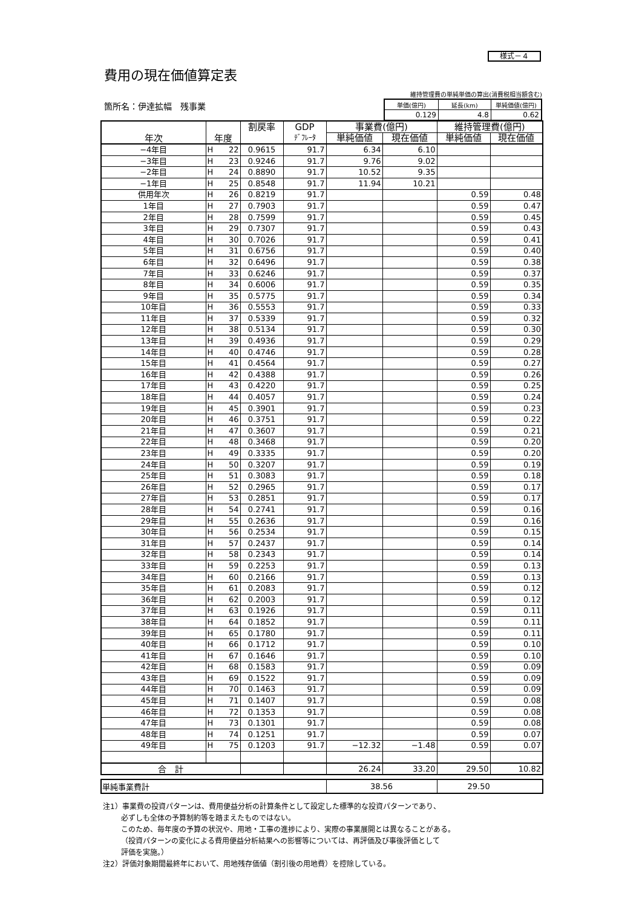様式－４
費用の現在価値算定表
箇所名：伊達拡幅　残事業
維持管理費の単純単価の算出(消費税相当額含む)
| 単価(億円) | 延長(km) | 単純価値(億円) |
| 0.129 | 4.8 | 0.62 |
| 年次 | 年度 | | 割戻率 | GDP | 事業費(億円) | | 維持管理費(億円) | |
| --- | --- | --- | --- | --- | --- | --- | --- | --- |
| | | | | ﾃﾞﾌﾚｰﾀ | 単純価値 | 現在価値 | 単純価値 | 現在価値 |
| −4年目 | H | 22 | 0.9615 | 91.7 | 6.34 | 6.10 | | |
| −3年目 | H | 23 | 0.9246 | 91.7 | 9.76 | 9.02 | | |
| −2年目 | H | 24 | 0.8890 | 91.7 | 10.52 | 9.35 | | |
| −1年目 | H | 25 | 0.8548 | 91.7 | 11.94 | 10.21 | | |
| 供用年次 | H | 26 | 0.8219 | 91.7 | | | 0.59 | 0.48 |
| 1年目 | H | 27 | 0.7903 | 91.7 | | | 0.59 | 0.47 |
| 2年目 | H | 28 | 0.7599 | 91.7 | | | 0.59 | 0.45 |
| 3年目 | H | 29 | 0.7307 | 91.7 | | | 0.59 | 0.43 |
| 4年目 | H | 30 | 0.7026 | 91.7 | | | 0.59 | 0.41 |
| 5年目 | H | 31 | 0.6756 | 91.7 | | | 0.59 | 0.40 |
| 6年目 | H | 32 | 0.6496 | 91.7 | | | 0.59 | 0.38 |
| 7年目 | H | 33 | 0.6246 | 91.7 | | | 0.59 | 0.37 |
| 8年目 | H | 34 | 0.6006 | 91.7 | | | 0.59 | 0.35 |
| 9年目 | H | 35 | 0.5775 | 91.7 | | | 0.59 | 0.34 |
| 10年目 | H | 36 | 0.5553 | 91.7 | | | 0.59 | 0.33 |
| 11年目 | H | 37 | 0.5339 | 91.7 | | | 0.59 | 0.32 |
| 12年目 | H | 38 | 0.5134 | 91.7 | | | 0.59 | 0.30 |
| 13年目 | H | 39 | 0.4936 | 91.7 | | | 0.59 | 0.29 |
| 14年目 | H | 40 | 0.4746 | 91.7 | | | 0.59 | 0.28 |
| 15年目 | H | 41 | 0.4564 | 91.7 | | | 0.59 | 0.27 |
| 16年目 | H | 42 | 0.4388 | 91.7 | | | 0.59 | 0.26 |
| 17年目 | H | 43 | 0.4220 | 91.7 | | | 0.59 | 0.25 |
| 18年目 | H | 44 | 0.4057 | 91.7 | | | 0.59 | 0.24 |
| 19年目 | H | 45 | 0.3901 | 91.7 | | | 0.59 | 0.23 |
| 20年目 | H | 46 | 0.3751 | 91.7 | | | 0.59 | 0.22 |
| 21年目 | H | 47 | 0.3607 | 91.7 | | | 0.59 | 0.21 |
| 22年目 | H | 48 | 0.3468 | 91.7 | | | 0.59 | 0.20 |
| 23年目 | H | 49 | 0.3335 | 91.7 | | | 0.59 | 0.20 |
| 24年目 | H | 50 | 0.3207 | 91.7 | | | 0.59 | 0.19 |
| 25年目 | H | 51 | 0.3083 | 91.7 | | | 0.59 | 0.18 |
| 26年目 | H | 52 | 0.2965 | 91.7 | | | 0.59 | 0.17 |
| 27年目 | H | 53 | 0.2851 | 91.7 | | | 0.59 | 0.17 |
| 28年目 | H | 54 | 0.2741 | 91.7 | | | 0.59 | 0.16 |
| 29年目 | H | 55 | 0.2636 | 91.7 | | | 0.59 | 0.16 |
| 30年目 | H | 56 | 0.2534 | 91.7 | | | 0.59 | 0.15 |
| 31年目 | H | 57 | 0.2437 | 91.7 | | | 0.59 | 0.14 |
| 32年目 | H | 58 | 0.2343 | 91.7 | | | 0.59 | 0.14 |
| 33年目 | H | 59 | 0.2253 | 91.7 | | | 0.59 | 0.13 |
| 34年目 | H | 60 | 0.2166 | 91.7 | | | 0.59 | 0.13 |
| 35年目 | H | 61 | 0.2083 | 91.7 | | | 0.59 | 0.12 |
| 36年目 | H | 62 | 0.2003 | 91.7 | | | 0.59 | 0.12 |
| 37年目 | H | 63 | 0.1926 | 91.7 | | | 0.59 | 0.11 |
| 38年目 | H | 64 | 0.1852 | 91.7 | | | 0.59 | 0.11 |
| 39年目 | H | 65 | 0.1780 | 91.7 | | | 0.59 | 0.11 |
| 40年目 | H | 66 | 0.1712 | 91.7 | | | 0.59 | 0.10 |
| 41年目 | H | 67 | 0.1646 | 91.7 | | | 0.59 | 0.10 |
| 42年目 | H | 68 | 0.1583 | 91.7 | | | 0.59 | 0.09 |
| 43年目 | H | 69 | 0.1522 | 91.7 | | | 0.59 | 0.09 |
| 44年目 | H | 70 | 0.1463 | 91.7 | | | 0.59 | 0.09 |
| 45年目 | H | 71 | 0.1407 | 91.7 | | | 0.59 | 0.08 |
| 46年目 | H | 72 | 0.1353 | 91.7 | | | 0.59 | 0.08 |
| 47年目 | H | 73 | 0.1301 | 91.7 | | | 0.59 | 0.08 |
| 48年目 | H | 74 | 0.1251 | 91.7 | | | 0.59 | 0.07 |
| 49年目 | H | 75 | 0.1203 | 91.7 | −12.32 | −1.48 | 0.59 | 0.07 |
| 合 計 | | | | | 26.24 | 33.20 | 29.50 | 10.82 |
| 単純事業費計 | 38.56 | 29.50 |
注1）事業費の投資パターンは、費用便益分析の計算条件として設定した標準的な投資パターンであり、
必ずしも全体の予算制約等を踏まえたものではない。
このため、毎年度の予算の状況や、用地・工事の進捗により、実際の事業展開とは異なることがある。
（投資パターンの変化による費用便益分析結果への影響等については、再評価及び事後評価として
評価を実施。）
注2）評価対象期間最終年において、用地残存価値（割引後の用地費）を控除している。